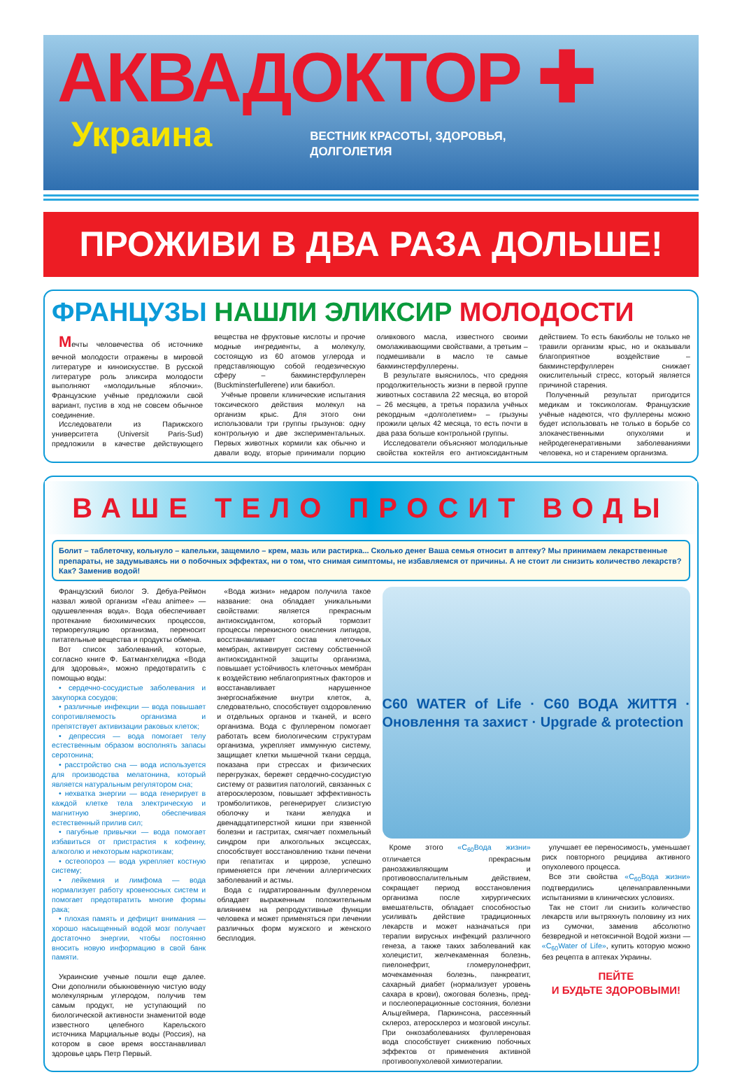АКВАДОКТОР ✚
Украина ВЕСТНИК КРАСОТЫ, ЗДОРОВЬЯ,
ДОЛГОЛЕТИЯ
ПРОЖИВИ В ДВА РАЗА ДОЛЬШЕ!
ФРАНЦУЗЫ НАШЛИ ЭЛИКСИР МОЛОДОСТИ
Мечты человечества об источнике вечной молодости отражены в мировой литературе и киноискусстве. В русской литературе роль эликсира молодости выполняют «молодильные яблочки». Французские учёные предложили свой вариант, пустив в ход не совсем обычное соединение.
Исследователи из Парижского университета (Universit Paris-Sud) предложили в качестве действующего вещества не фруктовые кислоты и прочие модные ингредиенты, а молекулу, состоящую из 60 атомов углерода и представляющую собой геодезическую сферу – бакминстерфуллерен (Buckminsterfullerene) или бакибол.
Учёные провели клинические испытания токсического действия молекул на организм крыс. Для этого они использовали три группы грызунов: одну контрольную и две экспериментальных. Первых животных кормили как обычно и давали воду, вторые принимали порцию оливкового масла, известного своими омолаживающими свойствами, а третьим – подмешивали в масло те самые бакминстерфуллерены.
В результате выяснилось, что средняя продолжительность жизни в первой группе животных составила 22 месяца, во второй – 26 месяцев, а третья поразила учёных рекордным «долголетием» – грызуны прожили целых 42 месяца, то есть почти в два раза больше контрольной группы.
Исследователи объясняют молодильные свойства коктейля его антиоксидантным действием. То есть бакиболы не только не травили организм крыс, но и оказывали благоприятное воздействие – бакминстерфуллерен снижает окислительный стресс, который является причиной старения.
Полученный результат пригодится медикам и токсикологам. Французские учёные надеются, что фуллерены можно будет использовать не только в борьбе со злокачественными опухолями и нейродегенеративными заболеваниями человека, но и старением организма.
ВАШЕ ТЕЛО ПРОСИТ ВОДЫ
Болит – таблеточку, кольнуло – капельки, защемило – крем, мазь или растирка... Сколько денег Ваша семья относит в аптеку? Мы принимаем лекарственные препараты, не задумываясь ни о побочных эффектах, ни о том, что снимая симптомы, не избавляемся от причины. А не стоит ли снизить количество лекарств? Как? Заменив водой!
Французский биолог Э. Дебуа-Реймон назвал живой организм «l'eau animee» — одушевленная вода». Вода обеспечивает протекание биохимических процессов, терморегуляцию организма, переносит питательные вещества и продукты обмена.
Вот список заболеваний, которые, согласно книге Ф. Батмангхелиджа «Вода для здоровья», можно предотвратить с помощью воды:
• сердечно-сосудистые заболевания и закупорка сосудов;
• различные инфекции — вода повышает сопротивляемость организма и препятствует активизации раковых клеток;
• депрессия — вода помогает телу естественным образом восполнять запасы серотонина;
• расстройство сна — вода используется для производства мелатонина, который является натуральным регулятором сна;
• нехватка энергии — вода генерирует в каждой клетке тела электрическую и магнитную энергию, обеспечивая естественный прилив сил;
• пагубные привычки — вода помогает избавиться от пристрастия к кофеину, алкоголю и некоторым наркотикам;
• остеопороз — вода укрепляет костную систему;
• лейкемия и лимфома — вода нормализует работу кровеносных систем и помогает предотвратить многие формы рака;
• плохая память и дефицит внимания — хорошо насыщенный водой мозг получает достаточно энергии, чтобы постоянно вносить новую информацию в свой банк памяти.
Украинские ученые пошли еще далее. Они дополнили обыкновенную чистую воду молекулярным углеродом, получив тем самым продукт, не уступающий по биологической активности знаменитой воде известного целебного Карельского источника Марциальные воды (Россия), на котором в свое время восстанавливал здоровье царь Петр Первый.
«Вода жизни» недаром получила такое название: она обладает уникальными свойствами: является прекрасным антиоксидантом, который тормозит процессы перекисного окисления липидов, восстанавливает состав клеточных мембран, активирует систему собственной антиоксидантной защиты организма, повышает устойчивость клеточных мембран к воздействию неблагоприятных факторов и восстанавливает нарушенное энергоснабжение внутри клеток, а, следовательно, способствует оздоровлению и отдельных органов и тканей, и всего организма. Вода с фуллереном помогает работать всем биологическим структурам организма, укрепляет иммунную систему, защищает клетки мышечной ткани сердца, показана при стрессах и физических перегрузках, бережет сердечно-сосудистую систему от развития патологий, связанных с атеросклерозом, повышает эффективность тромболитиков, регенерирует слизистую оболочку и ткани желудка и двенадцатиперстной кишки при язвенной болезни и гастритах, смягчает похмельный синдром при алкогольных эксцессах, способствует восстановлению ткани печени при гепатитах и циррозе, успешно применяется при лечении аллергических заболеваний и астмы.
Вода с гидратированным фуллереном обладает выраженным положительным влиянием на репродуктивные функции человека и может применяться при лечении различных форм мужского и женского бесплодия.
C60 WATER of Life · C60 ВОДА ЖИТТЯ · Оновлення та захист · Upgrade & protection
Кроме этого «C<sub>60</sub>Вода жизни» отличается прекрасным ранозаживляющим и противовоспалительным действием, сокращает период восстановления организма после хирургических вмешательств, обладает способностью усиливать действие традиционных лекарств и может назначаться при терапии вирусных инфекций различного генеза, а также таких заболеваний как холецистит, желчекаменная болезнь, пиелонефрит, гломерулонефрит, мочекаменная болезнь, панкреатит, сахарный диабет (нормализует уровень сахара в крови), ожоговая болезнь, пред- и послеоперационные состояния, болезни Альцгеймера, Паркинсона, рассеянный склероз, атеросклероз и мозговой инсульт. При онкозаболеваниях фуллереновая вода способствует снижению побочных эффектов от применения активной противоопухолевой химиотерапии.
улучшает ее переносимость, уменьшает риск повторного рецидива активного опухолевого процесса.
Все эти свойства «C<sub>60</sub>Вода жизни» подтвердились целенаправленными испытаниями в клинических условиях.
Так не стоит ли снизить количество лекарств или вытряхнуть половину из них из сумочки, заменив абсолютно безвредной и нетоксичной Водой жизни — «C<sub>60</sub>Water of Life», купить которую можно без рецепта в аптеках Украины.
ПЕЙТЕ
И БУДЬТЕ ЗДОРОВЫМИ!